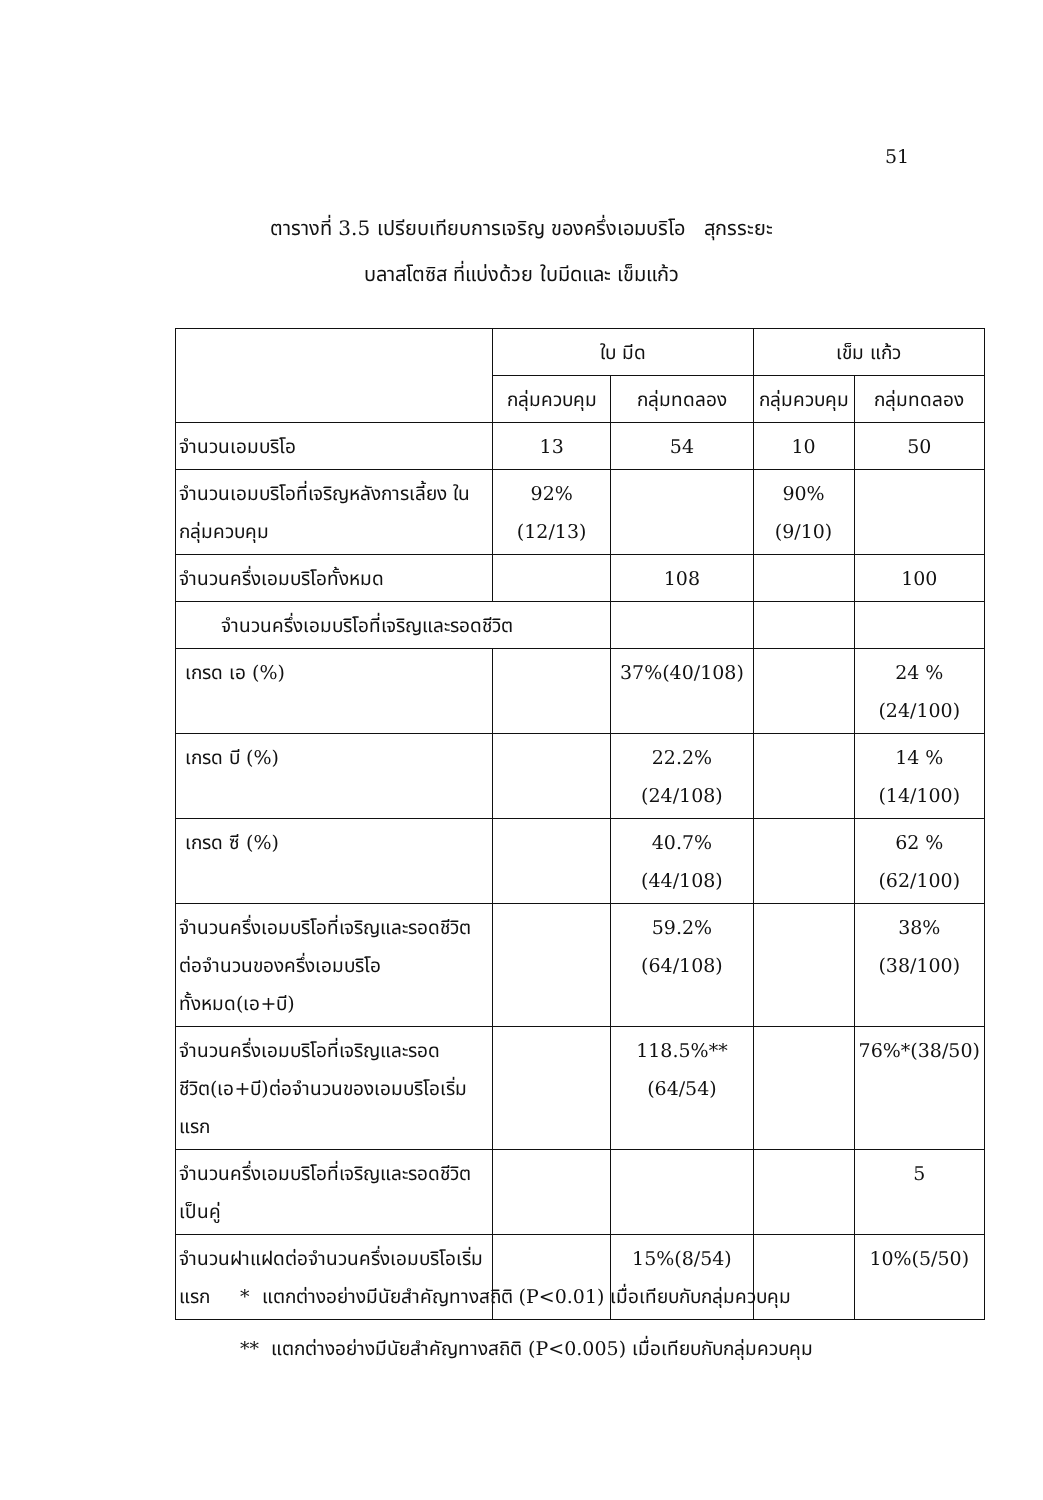51
ตารางที่ 3.5 เปรียบเทียบการเจริญ ของครึ่งเอมบริโอ สุกรระยะ
บลาสโตซิส ที่แบ่งด้วย ใบมีดและ เข็มแก้ว
| | ใบ มีด | | เข็ม แก้ว | |
| --- | --- | --- | --- | --- |
| | กลุ่มควบคุม | กลุ่มทดลอง | กลุ่มควบคุม | กลุ่มทดลอง |
| จำนวนเอมบริโอ | 13 | 54 | 10 | 50 |
| จำนวนเอมบริโอที่เจริญหลังการเลี้ยง ในกลุ่มควบคุม | 92% (12/13) | | 90%(9/10) | |
| จำนวนครึ่งเอมบริโอทั้งหมด | | 108 | | 100 |
| จำนวนครึ่งเอมบริโอที่เจริญและรอดชีวิต | | | | |
| เกรด เอ (%) | | 37%(40/108) | | 24 %(24/100) |
| เกรด บี (%) | | 22.2%(24/108) | | 14 %(14/100) |
| เกรด ซี (%) | | 40.7%(44/108) | | 62 %(62/100) |
| จำนวนครึ่งเอมบริโอที่เจริญและรอดชีวิตต่อจำนวนของครึ่งเอมบริโอทั้งหมด(เอ+บี) | | 59.2%(64/108) | | 38%(38/100) |
| จำนวนครึ่งเอมบริโอที่เจริญและรอดชีวิต(เอ+บี)ต่อจำนวนของเอมบริโอเริ่มแรก | | 118.5%** (64/54) | | 76%*(38/50) |
| จำนวนครึ่งเอมบริโอที่เจริญและรอดชีวิตเป็นคู่ | | | | 5 |
| จำนวนฝาแฝดต่อจำนวนครึ่งเอมบริโอเริ่มแรก | | 15%(8/54) | | 10%(5/50) |
* แตกต่างอย่างมีนัยสำคัญทางสถิติ (P<0.01) เมื่อเทียบกับกลุ่มควบคุม
** แตกต่างอย่างมีนัยสำคัญทางสถิติ (P<0.005) เมื่อเทียบกับกลุ่มควบคุม